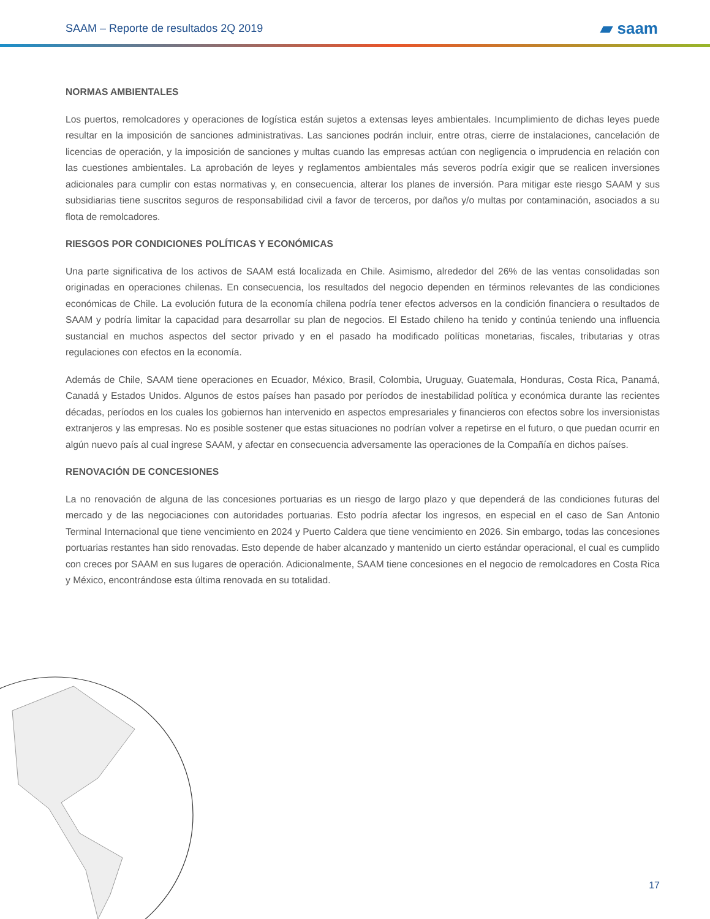SAAM – Reporte de resultados 2Q 2019 ▰ saam
NORMAS AMBIENTALES
Los puertos, remolcadores y operaciones de logística están sujetos a extensas leyes ambientales. Incumplimiento de dichas leyes puede resultar en la imposición de sanciones administrativas. Las sanciones podrán incluir, entre otras, cierre de instalaciones, cancelación de licencias de operación, y la imposición de sanciones y multas cuando las empresas actúan con negligencia o imprudencia en relación con las cuestiones ambientales. La aprobación de leyes y reglamentos ambientales más severos podría exigir que se realicen inversiones adicionales para cumplir con estas normativas y, en consecuencia, alterar los planes de inversión. Para mitigar este riesgo SAAM y sus subsidiarias tiene suscritos seguros de responsabilidad civil a favor de terceros, por daños y/o multas por contaminación, asociados a su flota de remolcadores.
RIESGOS POR CONDICIONES POLÍTICAS Y ECONÓMICAS
Una parte significativa de los activos de SAAM está localizada en Chile. Asimismo, alrededor del 26% de las ventas consolidadas son originadas en operaciones chilenas. En consecuencia, los resultados del negocio dependen en términos relevantes de las condiciones económicas de Chile. La evolución futura de la economía chilena podría tener efectos adversos en la condición financiera o resultados de SAAM y podría limitar la capacidad para desarrollar su plan de negocios. El Estado chileno ha tenido y continúa teniendo una influencia sustancial en muchos aspectos del sector privado y en el pasado ha modificado políticas monetarias, fiscales, tributarias y otras regulaciones con efectos en la economía.
Además de Chile, SAAM tiene operaciones en Ecuador, México, Brasil, Colombia, Uruguay, Guatemala, Honduras, Costa Rica, Panamá, Canadá y Estados Unidos. Algunos de estos países han pasado por períodos de inestabilidad política y económica durante las recientes décadas, períodos en los cuales los gobiernos han intervenido en aspectos empresariales y financieros con efectos sobre los inversionistas extranjeros y las empresas. No es posible sostener que estas situaciones no podrían volver a repetirse en el futuro, o que puedan ocurrir en algún nuevo país al cual ingrese SAAM, y afectar en consecuencia adversamente las operaciones de la Compañía en dichos países.
RENOVACIÓN DE CONCESIONES
La no renovación de alguna de las concesiones portuarias es un riesgo de largo plazo y que dependerá de las condiciones futuras del mercado y de las negociaciones con autoridades portuarias. Esto podría afectar los ingresos, en especial en el caso de San Antonio Terminal Internacional que tiene vencimiento en 2024 y Puerto Caldera que tiene vencimiento en 2026. Sin embargo, todas las concesiones portuarias restantes han sido renovadas. Esto depende de haber alcanzado y mantenido un cierto estándar operacional, el cual es cumplido con creces por SAAM en sus lugares de operación. Adicionalmente, SAAM tiene concesiones en el negocio de remolcadores en Costa Rica y México, encontrándose esta última renovada en su totalidad.
17